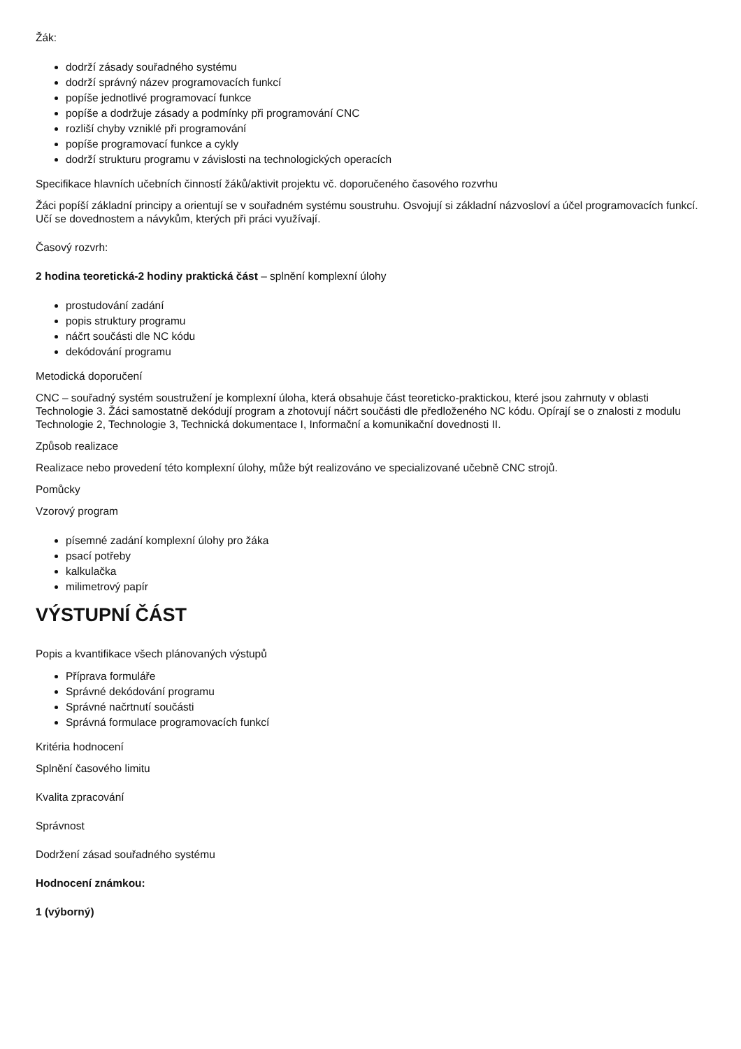Žák:
dodrží zásady souřadného systému
dodrží správný název programovacích funkcí
popíše jednotlivé programovací funkce
popíše a dodržuje zásady a podmínky při programování CNC
rozliší chyby vzniklé při programování
popíše programovací funkce a cykly
dodrží strukturu programu v závislosti na technologických operacích
Specifikace hlavních učebních činností žáků/aktivit projektu vč. doporučeného časového rozvrhu
Žáci popíší základní principy a orientují se v souřadném systému soustruhu. Osvojují si základní názvosloví a účel programovacích funkcí. Učí se dovednostem a návykům, kterých při práci využívají.
Časový rozvrh:
2 hodina teoretická-2 hodiny praktická část – splnění komplexní úlohy
prostudování zadání
popis struktury programu
náčrt součásti dle NC kódu
dekódování programu
Metodická doporučení
CNC – souřadný systém soustružení je komplexní úloha, která obsahuje část teoreticko-praktickou, které jsou zahrnuty v oblasti Technologie 3. Žáci samostatně dekódují program a zhotovují náčrt součásti dle předloženého NC kódu. Opírají se o znalosti z modulu Technologie 2, Technologie 3, Technická dokumentace I, Informační a komunikační dovednosti II.
Způsob realizace
Realizace nebo provedení této komplexní úlohy, může být realizováno ve specializované učebně CNC strojů.
Pomůcky
Vzorový program
písemné zadání komplexní úlohy pro žáka
psací potřeby
kalkulačka
milimetrový papír
VÝSTUPNÍ ČÁST
Popis a kvantifikace všech plánovaných výstupů
Příprava formuláře
Správné dekódování programu
Správné načrtnutí součásti
Správná formulace programovacích funkcí
Kritéria hodnocení
Splnění časového limitu
Kvalita zpracování
Správnost
Dodržení zásad souřadného systému
Hodnocení známkou:
1 (výborný)